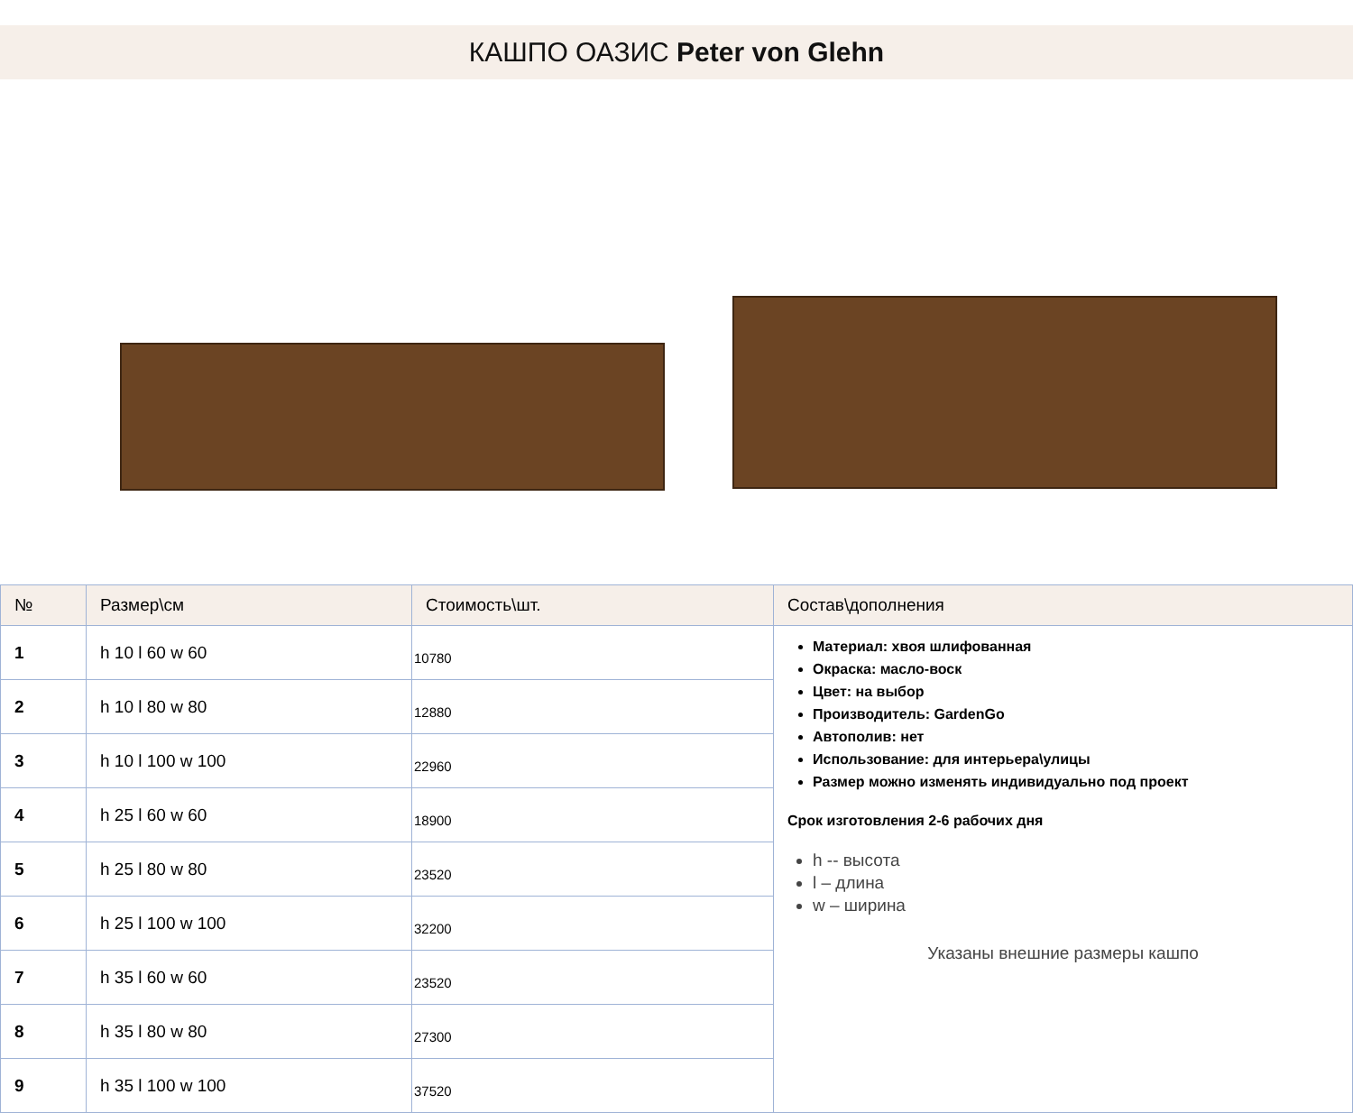КАШПО ОАЗИС Peter von Glehn
| № | Размер\см | Стоимость\шт. | Состав\дополнения |
| --- | --- | --- | --- |
| 1 | h 10 l 60 w 60 | 10780 | Материал: хвоя шлифованная Окраска: масло-воск Цвет: на выбор Производитель: GardenGo Автополив: нет Использование: для интерьера\улицы Размер можно изменять индивидуально под проект Срок изготовления 2-6 рабочих дня h -- высота l – длина w – ширина Указаны внешние размеры кашпо |
| 2 | h 10 l 80 w 80 | 12880 | |
| 3 | h 10 l 100 w 100 | 22960 | |
| 4 | h 25 l 60 w 60 | 18900 | |
| 5 | h 25 l 80 w 80 | 23520 | |
| 6 | h 25 l 100 w 100 | 32200 | |
| 7 | h 35 l 60 w 60 | 23520 | |
| 8 | h 35 l 80 w 80 | 27300 | |
| 9 | h 35 l 100 w 100 | 37520 | |